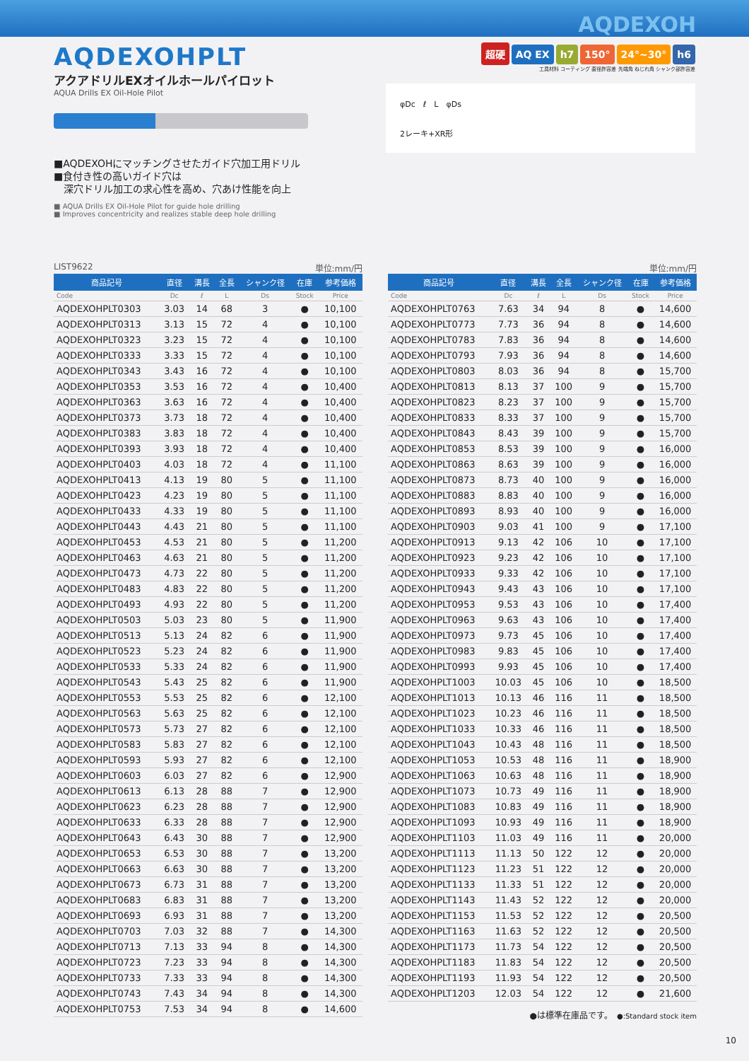AQDEXOH
AQDEXOHPLT
アクアドリルEXオイルホールパイロット
AQUA Drills EX Oil-Hole Pilot
■AQDEXOHにマッチングさせたガイド穴加工用ドリル
■食付き性の高いガイド穴は
　深穴ドリル加工の求心性を高め、穴あけ性能を向上
■ AQUA Drills EX Oil-Hole Pilot for guide hole drilling
■ Improves concentricity and realizes stable deep hole drilling
超硬 AQ EX h7 150° 24°~30° h6
工具材料 コーティング 直径許容差 先端角 ねじれ角 シャンク部許容差
φDc　ℓ　L　φDs
2レーキ+XR形
LIST9622 単位:mm/円
| 商品記号 | 直径 | 溝長 | 全長 | シャンク径 | 在庫 | 参考価格 |
| --- | --- | --- | --- | --- | --- | --- |
| Code | Dc | ℓ | L | Ds | Stock | Price |
| AQDEXOHPLT0303 | 3.03 | 14 | 68 | 3 | ● | 10,100 |
| AQDEXOHPLT0313 | 3.13 | 15 | 72 | 4 | ● | 10,100 |
| AQDEXOHPLT0323 | 3.23 | 15 | 72 | 4 | ● | 10,100 |
| AQDEXOHPLT0333 | 3.33 | 15 | 72 | 4 | ● | 10,100 |
| AQDEXOHPLT0343 | 3.43 | 16 | 72 | 4 | ● | 10,100 |
| AQDEXOHPLT0353 | 3.53 | 16 | 72 | 4 | ● | 10,400 |
| AQDEXOHPLT0363 | 3.63 | 16 | 72 | 4 | ● | 10,400 |
| AQDEXOHPLT0373 | 3.73 | 18 | 72 | 4 | ● | 10,400 |
| AQDEXOHPLT0383 | 3.83 | 18 | 72 | 4 | ● | 10,400 |
| AQDEXOHPLT0393 | 3.93 | 18 | 72 | 4 | ● | 10,400 |
| AQDEXOHPLT0403 | 4.03 | 18 | 72 | 4 | ● | 11,100 |
| AQDEXOHPLT0413 | 4.13 | 19 | 80 | 5 | ● | 11,100 |
| AQDEXOHPLT0423 | 4.23 | 19 | 80 | 5 | ● | 11,100 |
| AQDEXOHPLT0433 | 4.33 | 19 | 80 | 5 | ● | 11,100 |
| AQDEXOHPLT0443 | 4.43 | 21 | 80 | 5 | ● | 11,100 |
| AQDEXOHPLT0453 | 4.53 | 21 | 80 | 5 | ● | 11,200 |
| AQDEXOHPLT0463 | 4.63 | 21 | 80 | 5 | ● | 11,200 |
| AQDEXOHPLT0473 | 4.73 | 22 | 80 | 5 | ● | 11,200 |
| AQDEXOHPLT0483 | 4.83 | 22 | 80 | 5 | ● | 11,200 |
| AQDEXOHPLT0493 | 4.93 | 22 | 80 | 5 | ● | 11,200 |
| AQDEXOHPLT0503 | 5.03 | 23 | 80 | 5 | ● | 11,900 |
| AQDEXOHPLT0513 | 5.13 | 24 | 82 | 6 | ● | 11,900 |
| AQDEXOHPLT0523 | 5.23 | 24 | 82 | 6 | ● | 11,900 |
| AQDEXOHPLT0533 | 5.33 | 24 | 82 | 6 | ● | 11,900 |
| AQDEXOHPLT0543 | 5.43 | 25 | 82 | 6 | ● | 11,900 |
| AQDEXOHPLT0553 | 5.53 | 25 | 82 | 6 | ● | 12,100 |
| AQDEXOHPLT0563 | 5.63 | 25 | 82 | 6 | ● | 12,100 |
| AQDEXOHPLT0573 | 5.73 | 27 | 82 | 6 | ● | 12,100 |
| AQDEXOHPLT0583 | 5.83 | 27 | 82 | 6 | ● | 12,100 |
| AQDEXOHPLT0593 | 5.93 | 27 | 82 | 6 | ● | 12,100 |
| AQDEXOHPLT0603 | 6.03 | 27 | 82 | 6 | ● | 12,900 |
| AQDEXOHPLT0613 | 6.13 | 28 | 88 | 7 | ● | 12,900 |
| AQDEXOHPLT0623 | 6.23 | 28 | 88 | 7 | ● | 12,900 |
| AQDEXOHPLT0633 | 6.33 | 28 | 88 | 7 | ● | 12,900 |
| AQDEXOHPLT0643 | 6.43 | 30 | 88 | 7 | ● | 12,900 |
| AQDEXOHPLT0653 | 6.53 | 30 | 88 | 7 | ● | 13,200 |
| AQDEXOHPLT0663 | 6.63 | 30 | 88 | 7 | ● | 13,200 |
| AQDEXOHPLT0673 | 6.73 | 31 | 88 | 7 | ● | 13,200 |
| AQDEXOHPLT0683 | 6.83 | 31 | 88 | 7 | ● | 13,200 |
| AQDEXOHPLT0693 | 6.93 | 31 | 88 | 7 | ● | 13,200 |
| AQDEXOHPLT0703 | 7.03 | 32 | 88 | 7 | ● | 14,300 |
| AQDEXOHPLT0713 | 7.13 | 33 | 94 | 8 | ● | 14,300 |
| AQDEXOHPLT0723 | 7.23 | 33 | 94 | 8 | ● | 14,300 |
| AQDEXOHPLT0733 | 7.33 | 33 | 94 | 8 | ● | 14,300 |
| AQDEXOHPLT0743 | 7.43 | 34 | 94 | 8 | ● | 14,300 |
| AQDEXOHPLT0753 | 7.53 | 34 | 94 | 8 | ● | 14,600 |
単位:mm/円
| 商品記号 | 直径 | 溝長 | 全長 | シャンク径 | 在庫 | 参考価格 |
| --- | --- | --- | --- | --- | --- | --- |
| Code | Dc | ℓ | L | Ds | Stock | Price |
| AQDEXOHPLT0763 | 7.63 | 34 | 94 | 8 | ● | 14,600 |
| AQDEXOHPLT0773 | 7.73 | 36 | 94 | 8 | ● | 14,600 |
| AQDEXOHPLT0783 | 7.83 | 36 | 94 | 8 | ● | 14,600 |
| AQDEXOHPLT0793 | 7.93 | 36 | 94 | 8 | ● | 14,600 |
| AQDEXOHPLT0803 | 8.03 | 36 | 94 | 8 | ● | 15,700 |
| AQDEXOHPLT0813 | 8.13 | 37 | 100 | 9 | ● | 15,700 |
| AQDEXOHPLT0823 | 8.23 | 37 | 100 | 9 | ● | 15,700 |
| AQDEXOHPLT0833 | 8.33 | 37 | 100 | 9 | ● | 15,700 |
| AQDEXOHPLT0843 | 8.43 | 39 | 100 | 9 | ● | 15,700 |
| AQDEXOHPLT0853 | 8.53 | 39 | 100 | 9 | ● | 16,000 |
| AQDEXOHPLT0863 | 8.63 | 39 | 100 | 9 | ● | 16,000 |
| AQDEXOHPLT0873 | 8.73 | 40 | 100 | 9 | ● | 16,000 |
| AQDEXOHPLT0883 | 8.83 | 40 | 100 | 9 | ● | 16,000 |
| AQDEXOHPLT0893 | 8.93 | 40 | 100 | 9 | ● | 16,000 |
| AQDEXOHPLT0903 | 9.03 | 41 | 100 | 9 | ● | 17,100 |
| AQDEXOHPLT0913 | 9.13 | 42 | 106 | 10 | ● | 17,100 |
| AQDEXOHPLT0923 | 9.23 | 42 | 106 | 10 | ● | 17,100 |
| AQDEXOHPLT0933 | 9.33 | 42 | 106 | 10 | ● | 17,100 |
| AQDEXOHPLT0943 | 9.43 | 43 | 106 | 10 | ● | 17,100 |
| AQDEXOHPLT0953 | 9.53 | 43 | 106 | 10 | ● | 17,400 |
| AQDEXOHPLT0963 | 9.63 | 43 | 106 | 10 | ● | 17,400 |
| AQDEXOHPLT0973 | 9.73 | 45 | 106 | 10 | ● | 17,400 |
| AQDEXOHPLT0983 | 9.83 | 45 | 106 | 10 | ● | 17,400 |
| AQDEXOHPLT0993 | 9.93 | 45 | 106 | 10 | ● | 17,400 |
| AQDEXOHPLT1003 | 10.03 | 45 | 106 | 10 | ● | 18,500 |
| AQDEXOHPLT1013 | 10.13 | 46 | 116 | 11 | ● | 18,500 |
| AQDEXOHPLT1023 | 10.23 | 46 | 116 | 11 | ● | 18,500 |
| AQDEXOHPLT1033 | 10.33 | 46 | 116 | 11 | ● | 18,500 |
| AQDEXOHPLT1043 | 10.43 | 48 | 116 | 11 | ● | 18,500 |
| AQDEXOHPLT1053 | 10.53 | 48 | 116 | 11 | ● | 18,900 |
| AQDEXOHPLT1063 | 10.63 | 48 | 116 | 11 | ● | 18,900 |
| AQDEXOHPLT1073 | 10.73 | 49 | 116 | 11 | ● | 18,900 |
| AQDEXOHPLT1083 | 10.83 | 49 | 116 | 11 | ● | 18,900 |
| AQDEXOHPLT1093 | 10.93 | 49 | 116 | 11 | ● | 18,900 |
| AQDEXOHPLT1103 | 11.03 | 49 | 116 | 11 | ● | 20,000 |
| AQDEXOHPLT1113 | 11.13 | 50 | 122 | 12 | ● | 20,000 |
| AQDEXOHPLT1123 | 11.23 | 51 | 122 | 12 | ● | 20,000 |
| AQDEXOHPLT1133 | 11.33 | 51 | 122 | 12 | ● | 20,000 |
| AQDEXOHPLT1143 | 11.43 | 52 | 122 | 12 | ● | 20,000 |
| AQDEXOHPLT1153 | 11.53 | 52 | 122 | 12 | ● | 20,500 |
| AQDEXOHPLT1163 | 11.63 | 52 | 122 | 12 | ● | 20,500 |
| AQDEXOHPLT1173 | 11.73 | 54 | 122 | 12 | ● | 20,500 |
| AQDEXOHPLT1183 | 11.83 | 54 | 122 | 12 | ● | 20,500 |
| AQDEXOHPLT1193 | 11.93 | 54 | 122 | 12 | ● | 20,500 |
| AQDEXOHPLT1203 | 12.03 | 54 | 122 | 12 | ● | 21,600 |
●は標準在庫品です。　●:Standard stock item
10